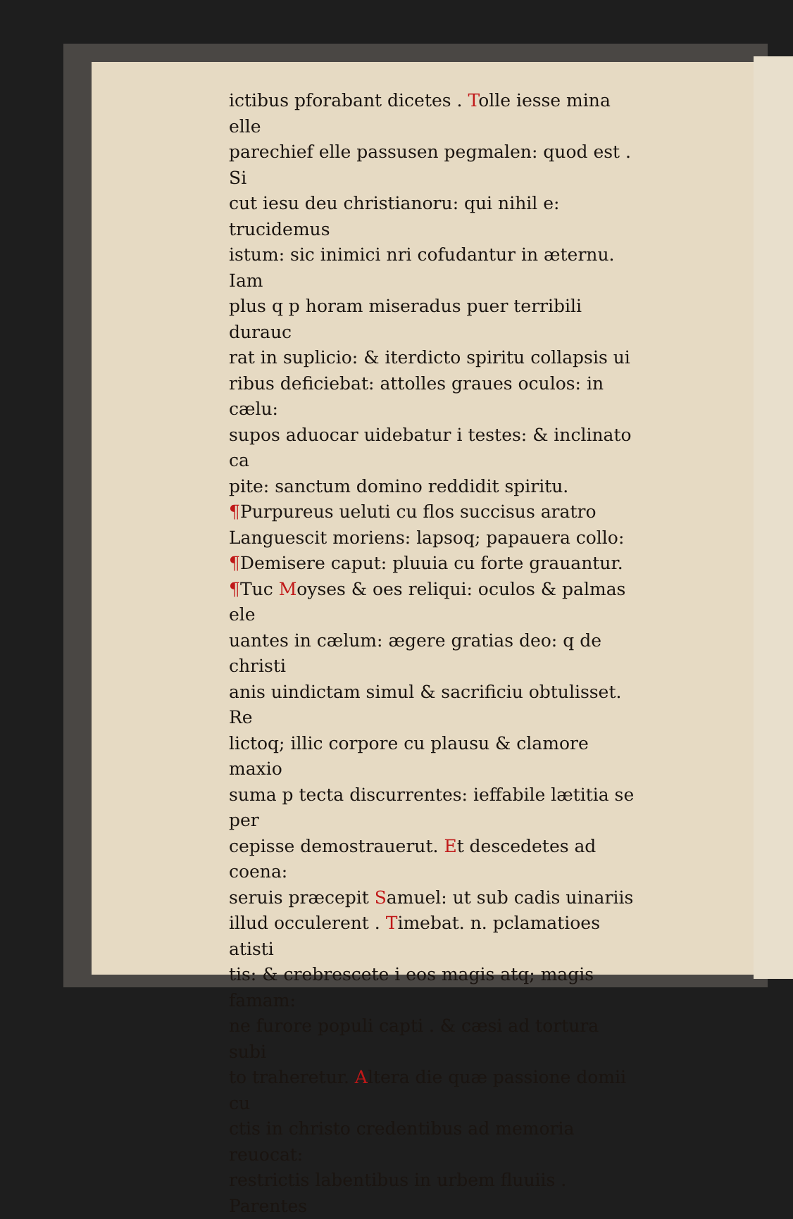ictibus pforabant dicetes . Tolle iesse mina elle
parechief elle passusen pegmalen: quod est . Si
cut iesu deu christianoru: qui nihil e: trucidemus
istum: sic inimici nri cofudantur in æternu. Iam
plus q p horam miseradus puer terribili durauc
rat in suplicio: & iterdicto spiritu collapsis ui
ribus deficiebat: attolles graues oculos: in cælu:
supos aduocar uidebatur i testes: & inclinato ca
pite: sanctum domino reddidit spiritu.
¶Purpureus ueluti cu flos succisus aratro
Languescit moriens: lapsoq; papauera collo:
¶Demisere caput: pluuia cu forte grauantur.
¶Tuc Moyses & oes reliqui: oculos & palmas ele
uantes in cælum: ægere gratias deo: q de christi
anis uindictam simul & sacrificiu obtulisset. Re
lictoq; illic corpore cu plausu & clamore maxio
suma p tecta discurrentes: ieffabile lætitia se per
cepisse demostrauerut. Et descedetes ad coena:
seruis præcepit Samuel: ut sub cadis uinariis
illud occulerent . Timebat. n. pclamatioes atisti
tis: & crebrescete i eos magis atq; magis famam:
ne furore populi capti . & cæsi ad tortura subi
to traheretur. Altera die quæ passione domii cu
ctis in christo credentibus ad memoria reuocat:
restrictis labentibus in urbem fluuiis . Parentes